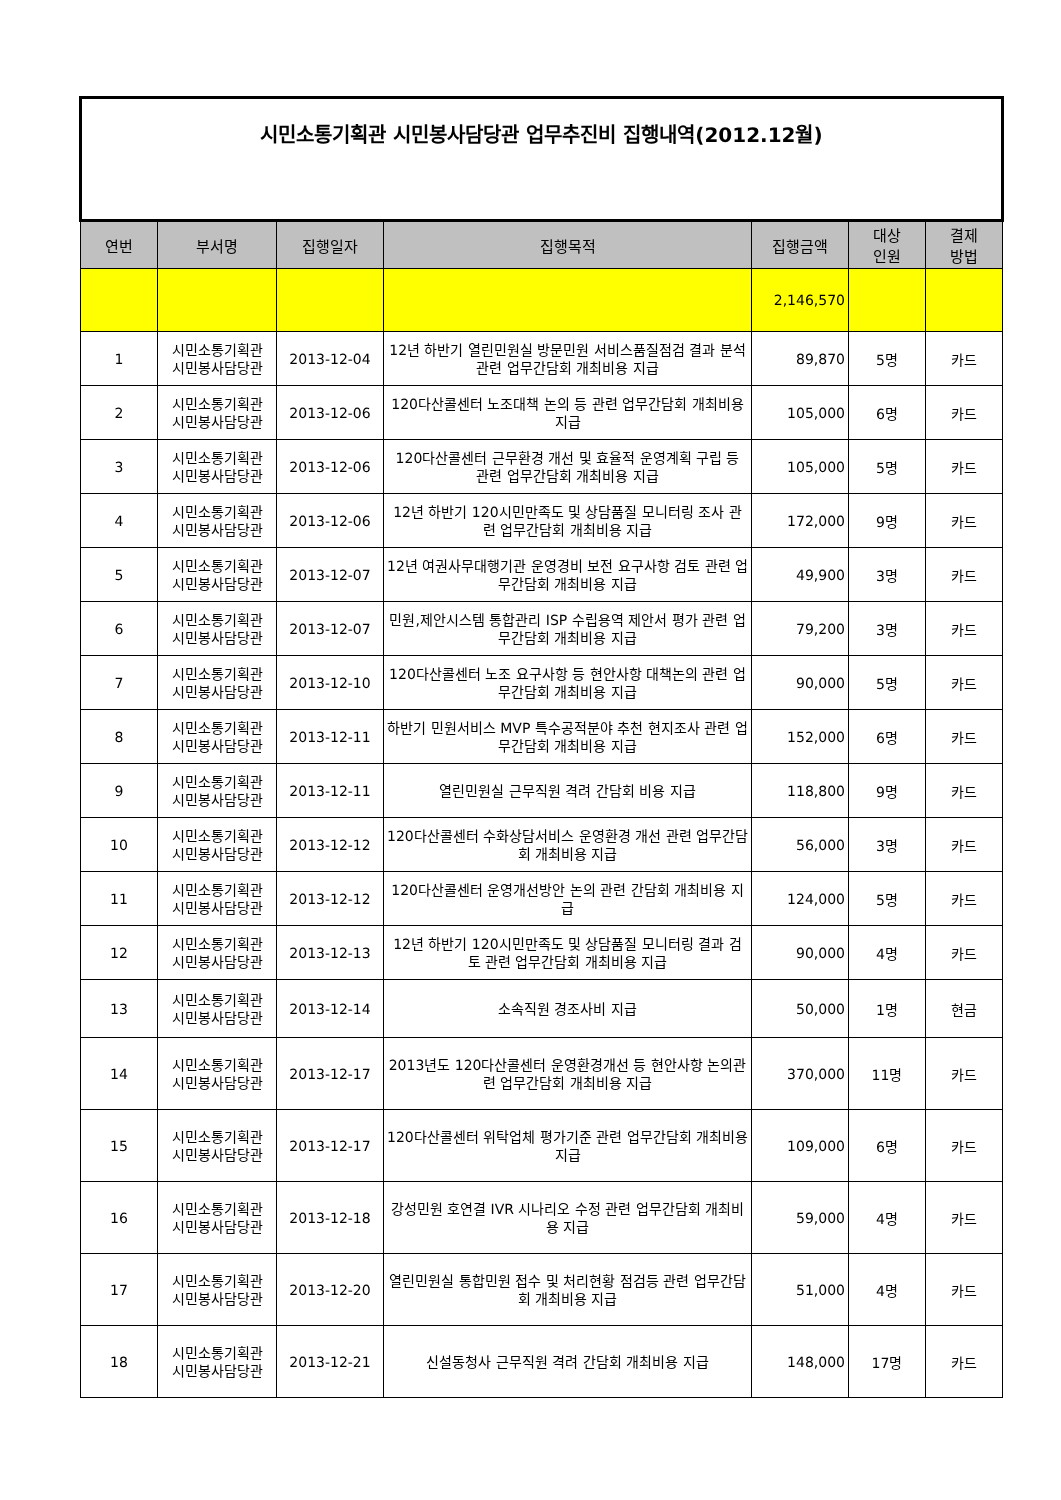| 시민소통기획관 시민봉사담당관 업무추진비 집행내역(2012.12월) | | | | | | |
| 연번 | 부서명 | 집행일자 | 집행목적 | 집행금액 | 대상 인원 | 결제 방법 |
| | | | | 2,146,570 | | |
| 1 | 시민소통기획관 시민봉사담당관 | 2013-12-04 | 12년 하반기 열린민원실 방문민원 서비스품질점검 결과 분석 관련 업무간담회 개최비용 지급 | 89,870 | 5명 | 카드 |
| 2 | 시민소통기획관 시민봉사담당관 | 2013-12-06 | 120다산콜센터 노조대책 논의 등 관련 업무간담회 개최비용 지급 | 105,000 | 6명 | 카드 |
| 3 | 시민소통기획관 시민봉사담당관 | 2013-12-06 | 120다산콜센터 근무환경 개선 및 효율적 운영계획 구립 등 관련 업무간담회 개최비용 지급 | 105,000 | 5명 | 카드 |
| 4 | 시민소통기획관 시민봉사담당관 | 2013-12-06 | 12년 하반기 120시민만족도 및 상담품질 모니터링 조사 관련 업무간담회 개최비용 지급 | 172,000 | 9명 | 카드 |
| 5 | 시민소통기획관 시민봉사담당관 | 2013-12-07 | 12년 여권사무대행기관 운영경비 보전 요구사항 검토 관련 업무간담회 개최비용 지급 | 49,900 | 3명 | 카드 |
| 6 | 시민소통기획관 시민봉사담당관 | 2013-12-07 | 민원,제안시스템 통합관리 ISP 수립용역 제안서 평가 관련 업무간담회 개최비용 지급 | 79,200 | 3명 | 카드 |
| 7 | 시민소통기획관 시민봉사담당관 | 2013-12-10 | 120다산콜센터 노조 요구사항 등 현안사항 대책논의 관련 업무간담회 개최비용 지급 | 90,000 | 5명 | 카드 |
| 8 | 시민소통기획관 시민봉사담당관 | 2013-12-11 | 하반기 민원서비스 MVP 특수공적분야 추천 현지조사 관련 업무간담회 개최비용 지급 | 152,000 | 6명 | 카드 |
| 9 | 시민소통기획관 시민봉사담당관 | 2013-12-11 | 열린민원실 근무직원 격려 간담회 비용 지급 | 118,800 | 9명 | 카드 |
| 10 | 시민소통기획관 시민봉사담당관 | 2013-12-12 | 120다산콜센터 수화상담서비스 운영환경 개선 관련 업무간담회 개최비용 지급 | 56,000 | 3명 | 카드 |
| 11 | 시민소통기획관 시민봉사담당관 | 2013-12-12 | 120다산콜센터 운영개선방안 논의 관련 간담회 개최비용 지급 | 124,000 | 5명 | 카드 |
| 12 | 시민소통기획관 시민봉사담당관 | 2013-12-13 | 12년 하반기 120시민만족도 및 상담품질 모니터링 결과 검토 관련 업무간담회 개최비용 지급 | 90,000 | 4명 | 카드 |
| 13 | 시민소통기획관 시민봉사담당관 | 2013-12-14 | 소속직원 경조사비 지급 | 50,000 | 1명 | 현금 |
| 14 | 시민소통기획관 시민봉사담당관 | 2013-12-17 | 2013년도 120다산콜센터 운영환경개선 등 현안사항 논의관련 업무간담회 개최비용 지급 | 370,000 | 11명 | 카드 |
| 15 | 시민소통기획관 시민봉사담당관 | 2013-12-17 | 120다산콜센터 위탁업체 평가기준 관련 업무간담회 개최비용 지급 | 109,000 | 6명 | 카드 |
| 16 | 시민소통기획관 시민봉사담당관 | 2013-12-18 | 강성민원 호연결 IVR 시나리오 수정 관련 업무간담회 개최비용 지급 | 59,000 | 4명 | 카드 |
| 17 | 시민소통기획관 시민봉사담당관 | 2013-12-20 | 열린민원실 통합민원 접수 및 처리현황 점검등 관련 업무간담회 개최비용 지급 | 51,000 | 4명 | 카드 |
| 18 | 시민소통기획관 시민봉사담당관 | 2013-12-21 | 신설동청사 근무직원 격려 간담회 개최비용 지급 | 148,000 | 17명 | 카드 |